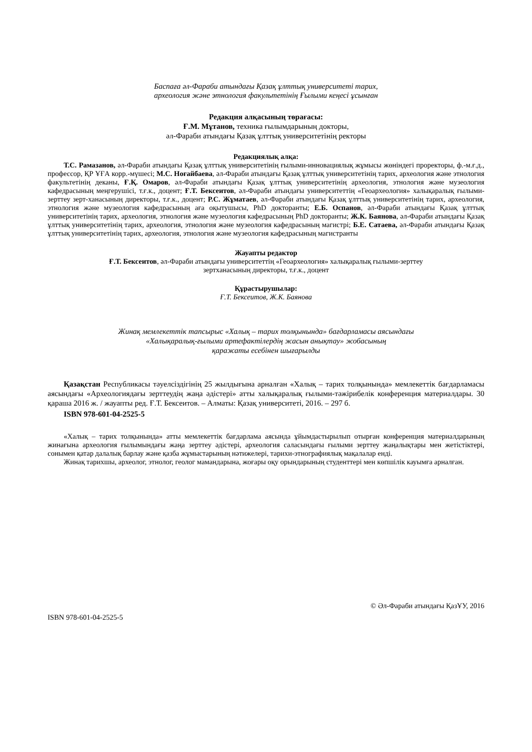Баспаға әл-Фараби атындағы Қазақ ұлттық университеті тарих,
археология және этнология факультетінің Ғылыми кеңесі ұсынған
Редакция алқасының төрағасы:
Ғ.М. Мұтанов, техника ғылымдарының докторы,
әл-Фараби атындағы Қазақ ұлттық университетінің ректоры
Редакциялық алқа:
Т.С. Рамазанов, әл-Фараби атындағы Қазақ ұлттық университетінің ғылыми-инновациялық жұмысы жөніндегі проректоры, ф.-м.ғ.д., профессор, ҚР ҰҒА корр.-мүшесі; М.С. Ноғайбаева, әл-Фараби атындағы Қазақ ұлттық университетінің тарих, археология және этнология факультетінің деканы, Ғ.Қ. Омаров, әл-Фараби атындағы Қазақ ұлттық университетінің археология, этнология және музеология кафедрасының меңгерушісі, т.ғ.к., доцент; Ғ.Т. Бексеитов, әл-Фараби атындағы университеттің «Геоархеология» халықаралық ғылыми-зерттеу зерт-ханасының директоры, т.ғ.к., доцент; Р.С. Жұматаев, әл-Фараби атындағы Қазақ ұлттық университетінің тарих, археология, этнология және музеология кафедрасының аға оқытушысы, PhD докторанты; Е.Б. Оспанов, әл-Фараби атындағы Қазақ ұлттық университетінің тарих, археология, этнология және музеология кафедрасының PhD докторанты; Ж.К. Баянова, әл-Фараби атындағы Қазақ ұлттық университетінің тарих, археология, этнология және музеология кафедрасының магистрі; Б.Е. Сатаева, әл-Фараби атындағы Қазақ ұлттық университетінің тарих, археология, этнология және музеология кафедрасының магистранты
Жауапты редактор
Ғ.Т. Бексеитов, әл-Фараби атындағы университеттің «Геоархеология» халықаралық ғылыми-зерттеу
зертханасының директоры, т.ғ.к., доцент
Құрастырушылар:
Ғ.Т. Бексеитов, Ж.К. Баянова
Жинақ мемлекеттік тапсырыс «Халық – тарих толқынында» бағдарламасы аясындағы
«Халықаралық-ғылыми артефактілердің жасын анықтау» жобасының
қаражаты есебінен шығарылды
Қазақстан Республикасы тәуелсіздігінің 25 жылдығына арналған «Халық – тарих толқынында» мемлекеттік бағдарламасы аясындағы «Археологиядағы зерттеудің жаңа әдістері» атты халықаралық ғылыми-тәжірибелік конференция материалдары. 30 қараша 2016 ж. / жауапты ред. Ғ.Т. Бексеитов. – Алматы: Қазақ университеті, 2016. – 297 б.
ISBN 978-601-04-2525-5
«Халық – тарих толқынында» атты мемлекеттік бағдарлама аясында ұйымдастырылып отырған конференция материалдарының жинағына археология ғылымындағы жаңа зерттеу әдістері, археология саласындағы ғылыми зерттеу жаңалықтары мен жетістіктері, сонымен қатар далалық барлау және қазба жұмыстарының нәтижелері, тарихи-этнографиялық мақалалар енді.
Жинақ тарихшы, археолог, этнолог, геолог мамандарына, жоғары оқу орындарының студенттері мен көпшілік кауымға арналған.
© Әл-Фараби атындағы ҚазҰУ, 2016
ISBN 978-601-04-2525-5